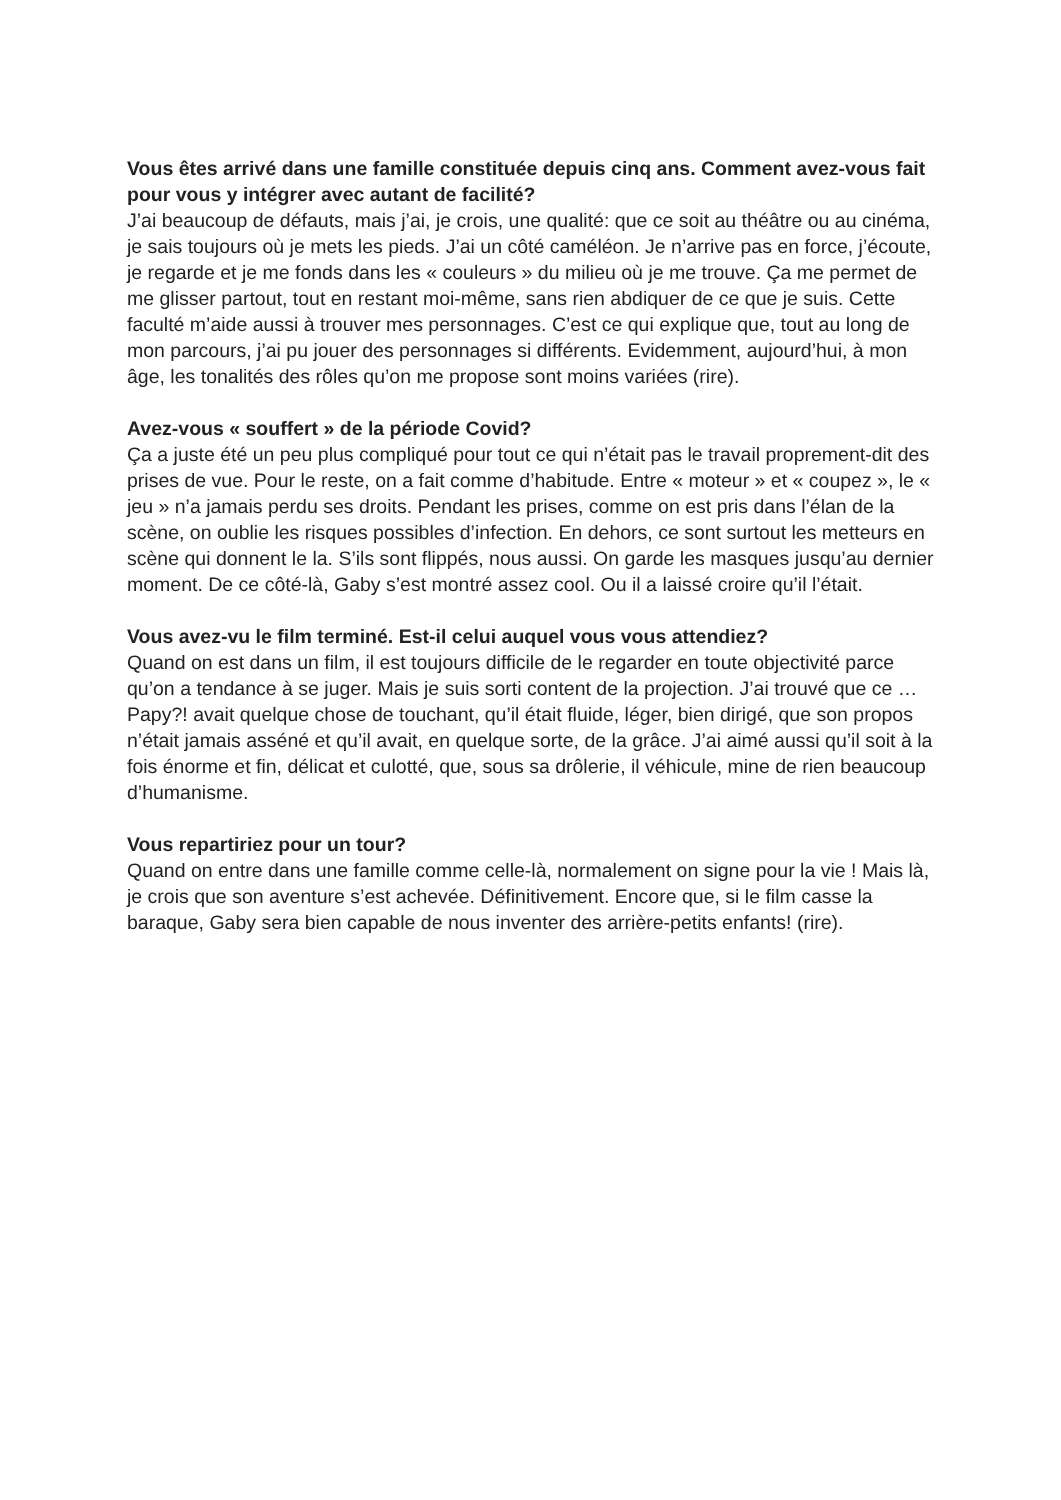Vous êtes arrivé dans une famille constituée depuis cinq ans. Comment avez-vous fait pour vous y intégrer avec autant de facilité?
J’ai beaucoup de défauts, mais j’ai, je crois, une qualité: que ce soit au théâtre ou au cinéma, je sais toujours où je mets les pieds. J’ai un côté caméléon. Je n’arrive pas en force, j’écoute, je regarde et je me fonds dans les « couleurs » du milieu où je me trouve. Ça me permet de me glisser partout, tout en restant moi-même, sans rien abdiquer de ce que je suis. Cette faculté m’aide aussi à trouver mes personnages. C’est ce qui explique que, tout au long de mon parcours, j’ai pu jouer des personnages si différents. Evidemment, aujourd’hui, à mon âge, les tonalités des rôles qu’on me propose sont moins variées (rire).
Avez-vous « souffert » de la période Covid?
Ça a juste été un peu plus compliqué pour tout ce qui n’était pas le travail proprement-dit des prises de vue. Pour le reste, on a fait comme d’habitude. Entre « moteur » et « coupez », le « jeu » n’a jamais perdu ses droits. Pendant les prises, comme on est pris dans l’élan de la scène, on oublie les risques possibles d’infection. En dehors, ce sont surtout les metteurs en scène qui donnent le la. S’ils sont flippés, nous aussi. On garde les masques jusqu’au dernier moment. De ce côté-là, Gaby s’est montré assez cool. Ou il a laissé croire qu’il l’était.
Vous avez-vu le film terminé. Est-il celui auquel vous vous attendiez?
Quand on est dans un film, il est toujours difficile de le regarder en toute objectivité parce qu’on a tendance à se juger. Mais je suis sorti content de la projection. J’ai trouvé que ce …Papy?! avait quelque chose de touchant, qu’il était fluide, léger, bien dirigé, que son propos n’était jamais asséné et qu’il avait, en quelque sorte, de la grâce. J’ai aimé aussi qu’il soit à la fois énorme et fin, délicat et culotté, que, sous sa drôlerie, il véhicule, mine de rien beaucoup d’humanisme.
Vous repartiriez pour un tour?
Quand on entre dans une famille comme celle-là, normalement on signe pour la vie ! Mais là, je crois que son aventure s’est achevée. Définitivement. Encore que, si le film casse la baraque, Gaby sera bien capable de nous inventer des arrière-petits enfants! (rire).